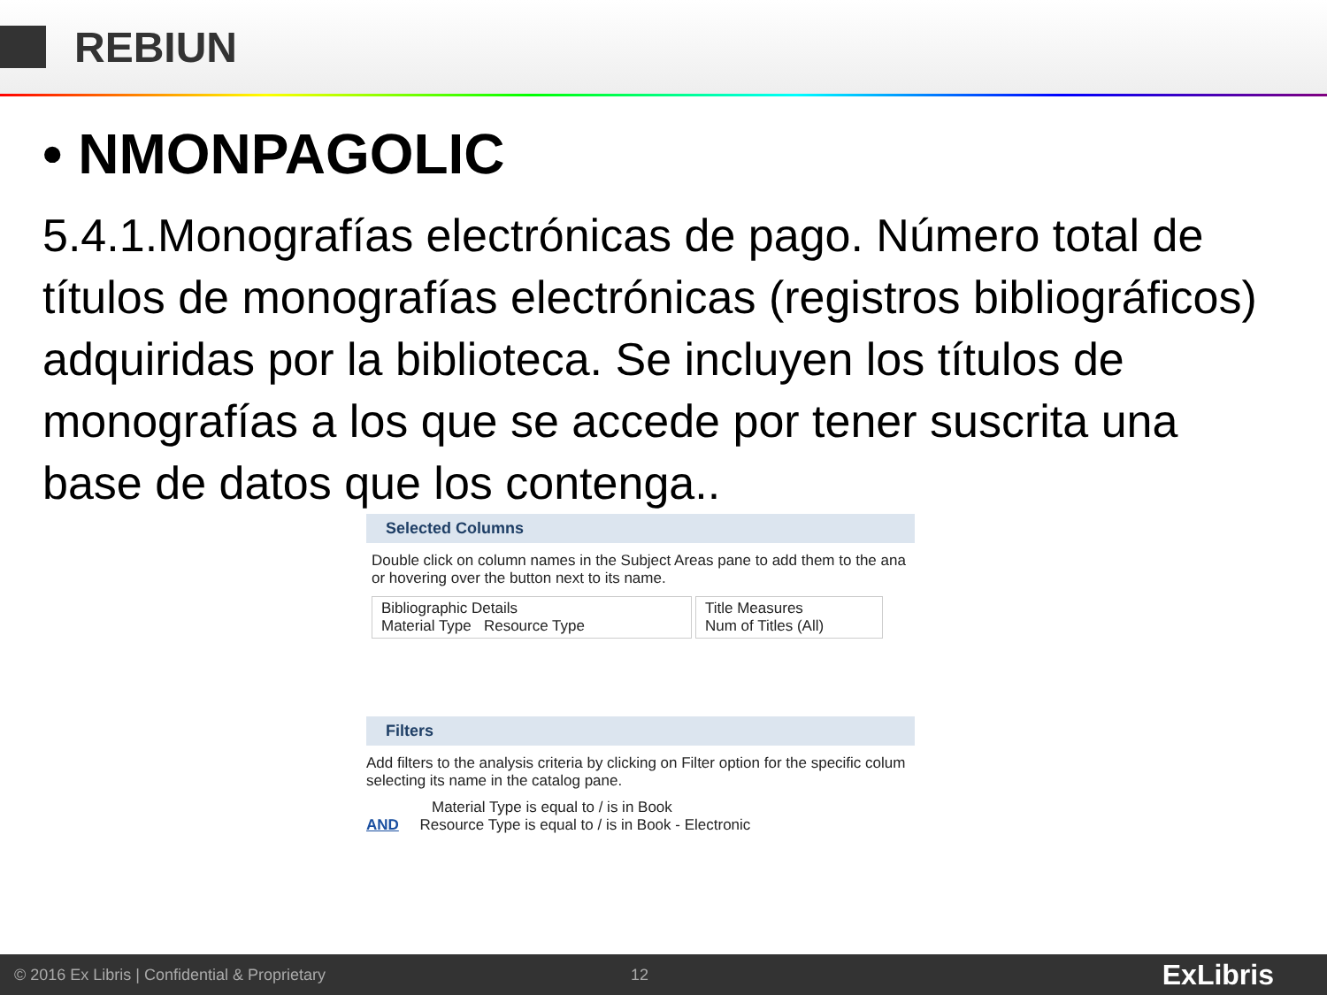REBIUN
• NMONPAGOLIC
5.4.1.Monografías electrónicas de pago. Número total de títulos de monografías electrónicas (registros bibliográficos) adquiridas por la biblioteca. Se incluyen los títulos de monografías a los que se accede por tener suscrita una base de datos que los contenga..
Selected Columns
Double click on column names in the Subject Areas pane to add them to the ana or hovering over the button next to its name.
Bibliographic Details
Material Type Resource Type
Title Measures
Num of Titles (All)
Filters
Add filters to the analysis criteria by clicking on Filter option for the specific colum selecting its name in the catalog pane.
Material Type is equal to / is in Book
AND Resource Type is equal to / is in Book - Electronic
© 2016 Ex Libris | Confidential & Proprietary 12 ExLibris